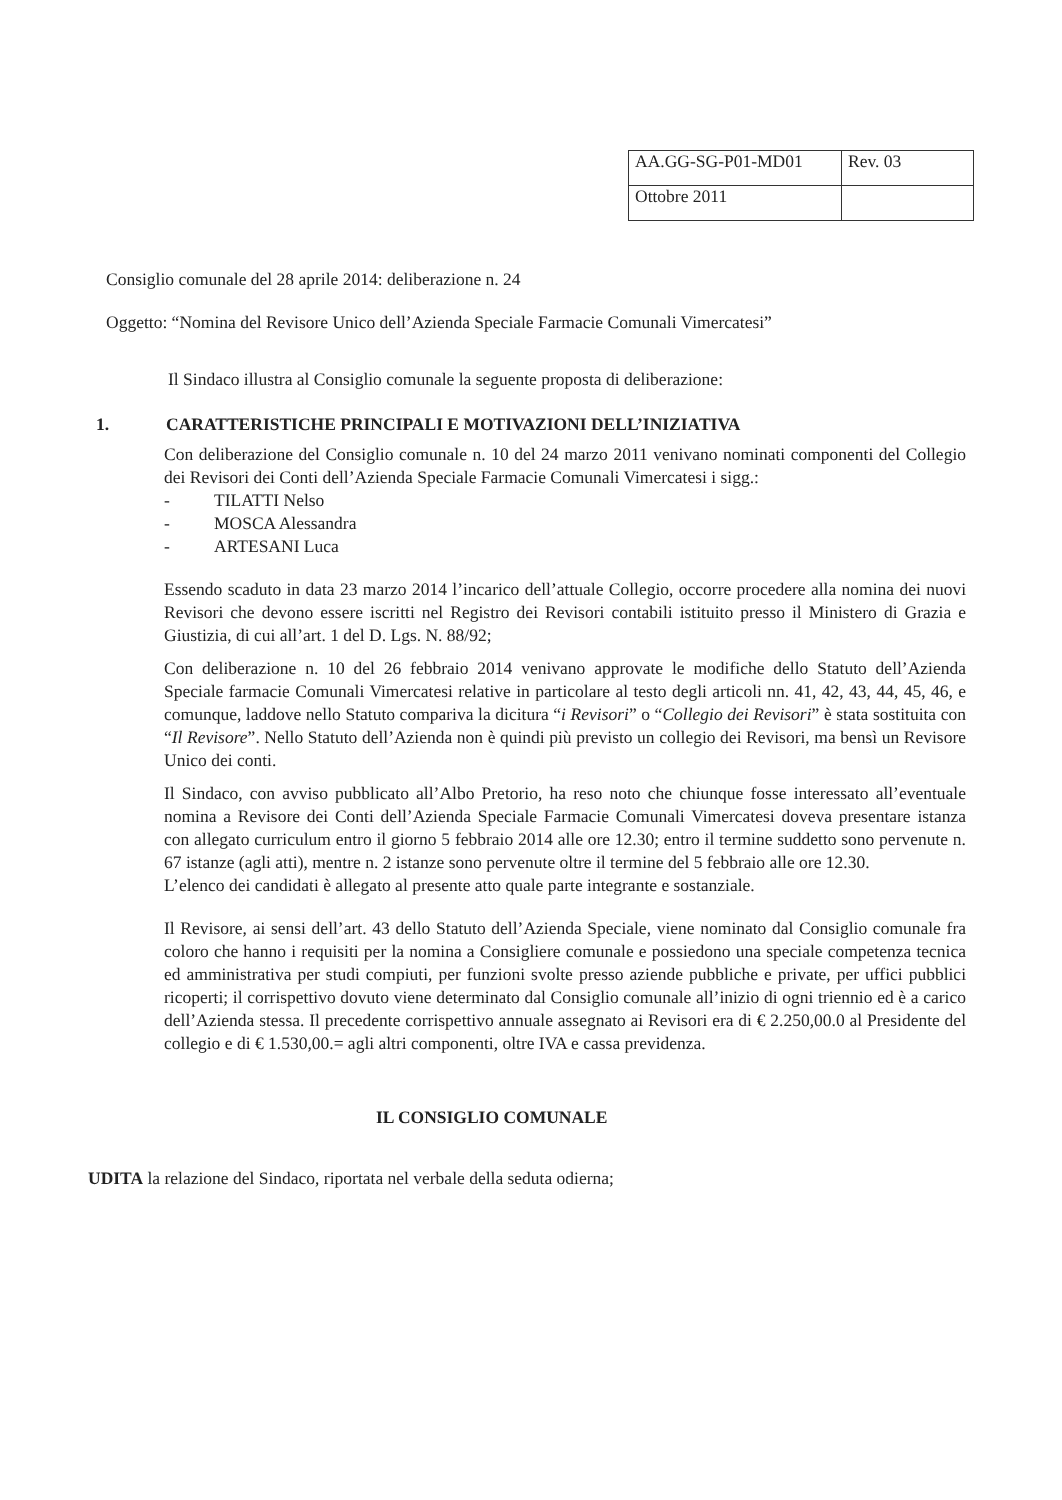| AA.GG-SG-P01-MD01 | Rev. 03 |
| Ottobre 2011 | |
Consiglio comunale del 28 aprile 2014: deliberazione n. 24
Oggetto: “Nomina del Revisore Unico dell’Azienda Speciale Farmacie Comunali Vimercatesi”
Il Sindaco illustra al Consiglio comunale la seguente proposta di deliberazione:
1. CARATTERISTICHE PRINCIPALI E MOTIVAZIONI DELL’INIZIATIVA
Con deliberazione del Consiglio comunale n. 10 del 24 marzo 2011 venivano nominati componenti del Collegio dei Revisori dei Conti dell’Azienda Speciale Farmacie Comunali Vimercatesi i sigg.:
- TILATTI Nelso
- MOSCA Alessandra
- ARTESANI Luca
Essendo scaduto in data 23 marzo 2014 l’incarico dell’attuale Collegio, occorre procedere alla nomina dei nuovi Revisori che devono essere iscritti nel Registro dei Revisori contabili istituito presso il Ministero di Grazia e Giustizia, di cui all’art. 1 del D. Lgs. N. 88/92;
Con deliberazione n. 10 del 26 febbraio 2014 venivano approvate le modifiche dello Statuto dell’Azienda Speciale farmacie Comunali Vimercatesi relative in particolare al testo degli articoli nn. 41, 42, 43, 44, 45, 46, e comunque, laddove nello Statuto compariva la dicitura “i Revisori” o “Collegio dei Revisori” è stata sostituita con “Il Revisore”. Nello Statuto dell’Azienda non è quindi più previsto un collegio dei Revisori, ma bensì un Revisore Unico dei conti.
Il Sindaco, con avviso pubblicato all’Albo Pretorio, ha reso noto che chiunque fosse interessato all’eventuale nomina a Revisore dei Conti dell’Azienda Speciale Farmacie Comunali Vimercatesi doveva presentare istanza con allegato curriculum entro il giorno 5 febbraio 2014 alle ore 12.30; entro il termine suddetto sono pervenute n. 67 istanze (agli atti), mentre n. 2 istanze sono pervenute oltre il termine del 5 febbraio alle ore 12.30.
L’elenco dei candidati è allegato al presente atto quale parte integrante e sostanziale.
Il Revisore, ai sensi dell’art. 43 dello Statuto dell’Azienda Speciale, viene nominato dal Consiglio comunale fra coloro che hanno i requisiti per la nomina a Consigliere comunale e possiedono una speciale competenza tecnica ed amministrativa per studi compiuti, per funzioni svolte presso aziende pubbliche e private, per uffici pubblici ricoperti; il corrispettivo dovuto viene determinato dal Consiglio comunale all’inizio di ogni triennio ed è a carico dell’Azienda stessa. Il precedente corrispettivo annuale assegnato ai Revisori era di € 2.250,00.0 al Presidente del collegio e di € 1.530,00.= agli altri componenti, oltre IVA e cassa previdenza.
IL CONSIGLIO COMUNALE
UDITA la relazione del Sindaco, riportata nel verbale della seduta odierna;